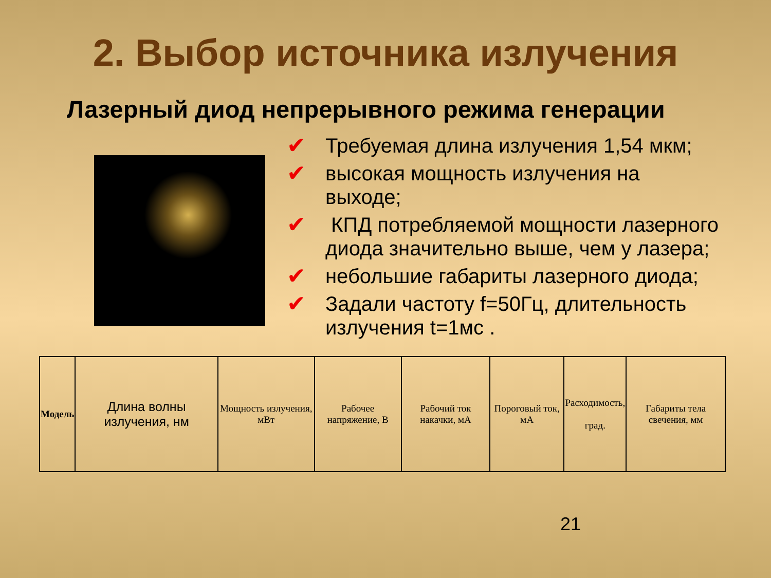2. Выбор источника излучения
Лазерный диод непрерывного режима генерации
✔ Требуемая длина излучения 1,54 мкм;
✔ высокая мощность излучения на выходе;
✔ КПД потребляемой мощности лазерного диода значительно выше, чем у лазера;
✔ небольшие габариты лазерного диода;
✔ Задали частоту f=50Гц, длительность излучения t=1мс .
| Модель | Длина волны излучения, нм | Мощность излучения, мВт | Рабочее напряжение, В | Рабочий ток накачки, мА | Пороговый ток, мА | Расходимость, град. | Габариты тела свечения, мм |
21